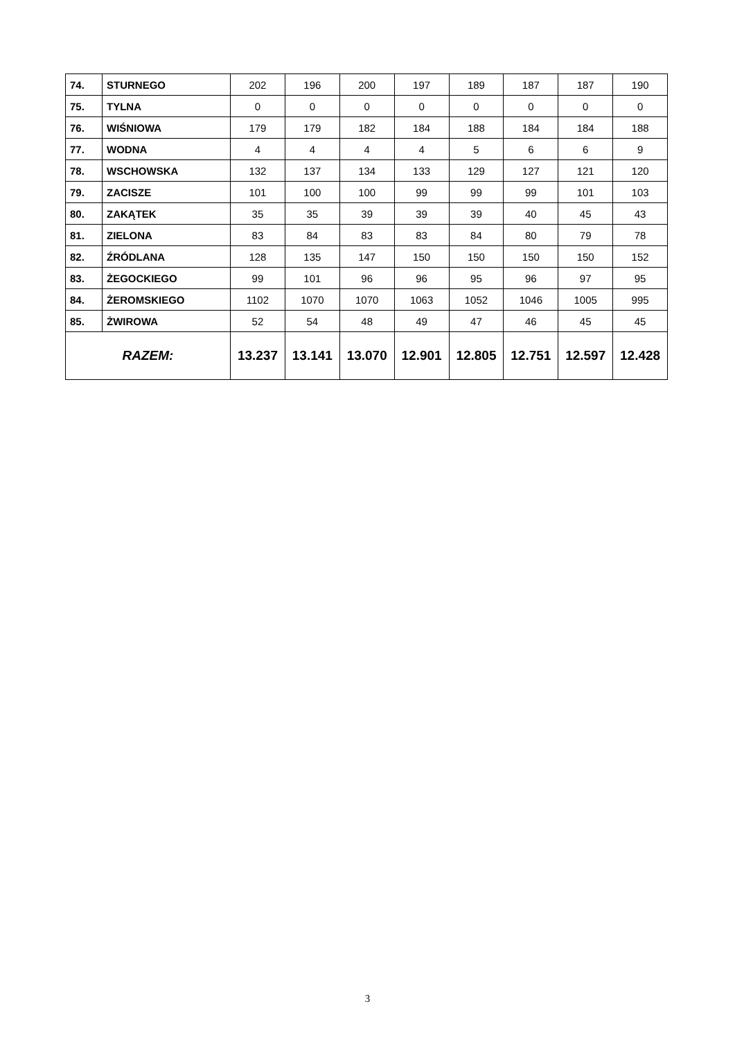| 74. | STURNEGO | 202 | 196 | 200 | 197 | 189 | 187 | 187 | 190 |
| 75. | TYLNA | 0 | 0 | 0 | 0 | 0 | 0 | 0 | 0 |
| 76. | WIŚNIOWA | 179 | 179 | 182 | 184 | 188 | 184 | 184 | 188 |
| 77. | WODNA | 4 | 4 | 4 | 4 | 5 | 6 | 6 | 9 |
| 78. | WSCHOWSKA | 132 | 137 | 134 | 133 | 129 | 127 | 121 | 120 |
| 79. | ZACISZE | 101 | 100 | 100 | 99 | 99 | 99 | 101 | 103 |
| 80. | ZAKĄTEK | 35 | 35 | 39 | 39 | 39 | 40 | 45 | 43 |
| 81. | ZIELONA | 83 | 84 | 83 | 83 | 84 | 80 | 79 | 78 |
| 82. | ŹRÓDLANA | 128 | 135 | 147 | 150 | 150 | 150 | 150 | 152 |
| 83. | ŻEGOCKIEGO | 99 | 101 | 96 | 96 | 95 | 96 | 97 | 95 |
| 84. | ŻEROMSKIEGO | 1102 | 1070 | 1070 | 1063 | 1052 | 1046 | 1005 | 995 |
| 85. | ŻWIROWA | 52 | 54 | 48 | 49 | 47 | 46 | 45 | 45 |
| RAZEM: | | 13.237 | 13.141 | 13.070 | 12.901 | 12.805 | 12.751 | 12.597 | 12.428 |
3